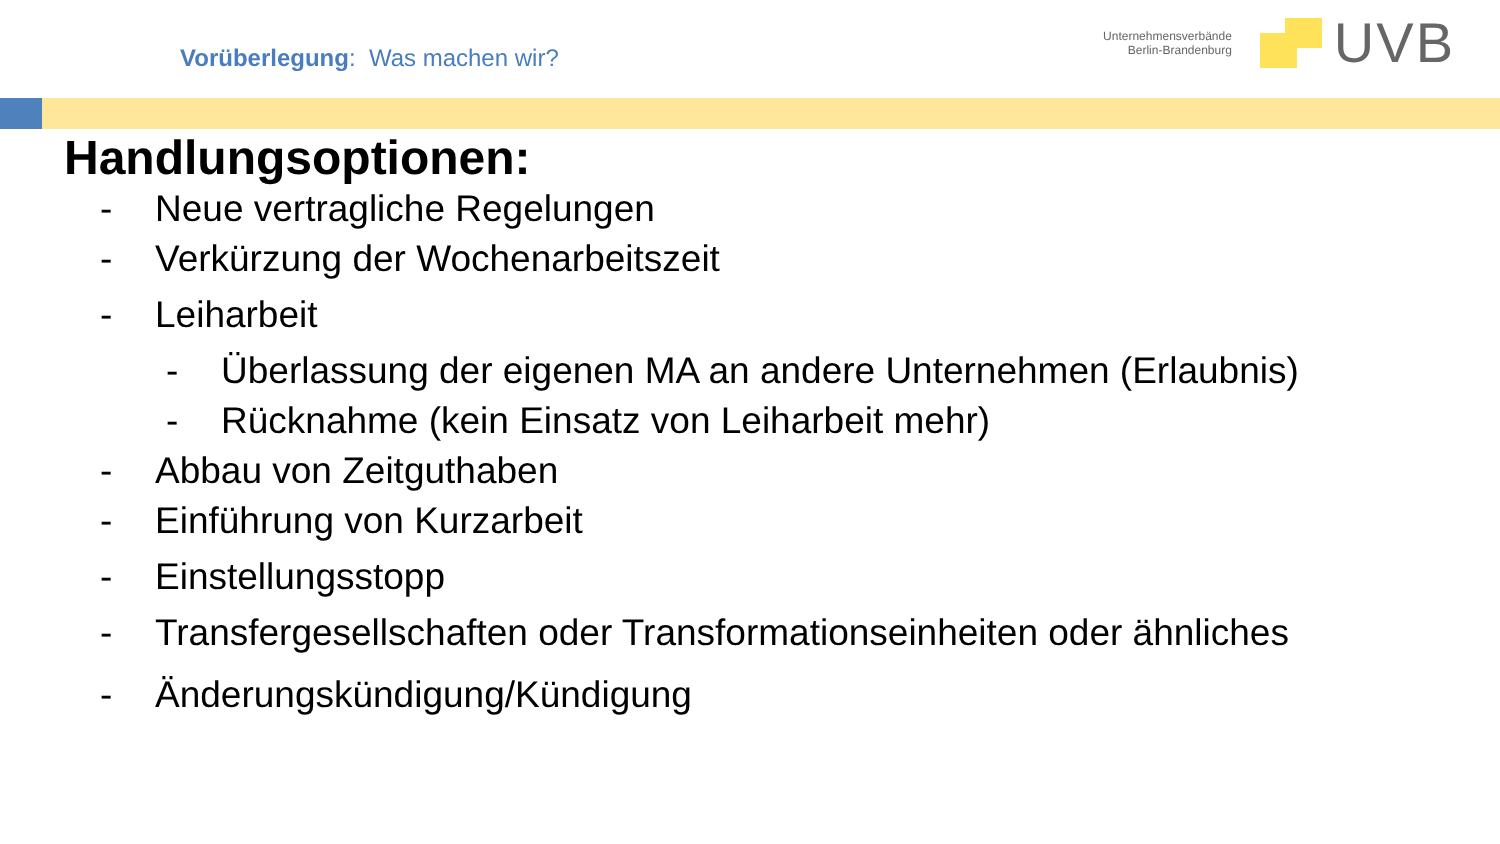Vorüberlegung: Was machen wir?
Unternehmensverbände
Berlin-Brandenburg
UVB
Handlungsoptionen:
- Neue vertragliche Regelungen
- Verkürzung der Wochenarbeitszeit
- Leiharbeit
- Überlassung der eigenen MA an andere Unternehmen (Erlaubnis)
- Rücknahme (kein Einsatz von Leiharbeit mehr)
- Abbau von Zeitguthaben
- Einführung von Kurzarbeit
- Einstellungsstopp
- Transfergesellschaften oder Transformationseinheiten oder ähnliches
- Änderungskündigung/Kündigung